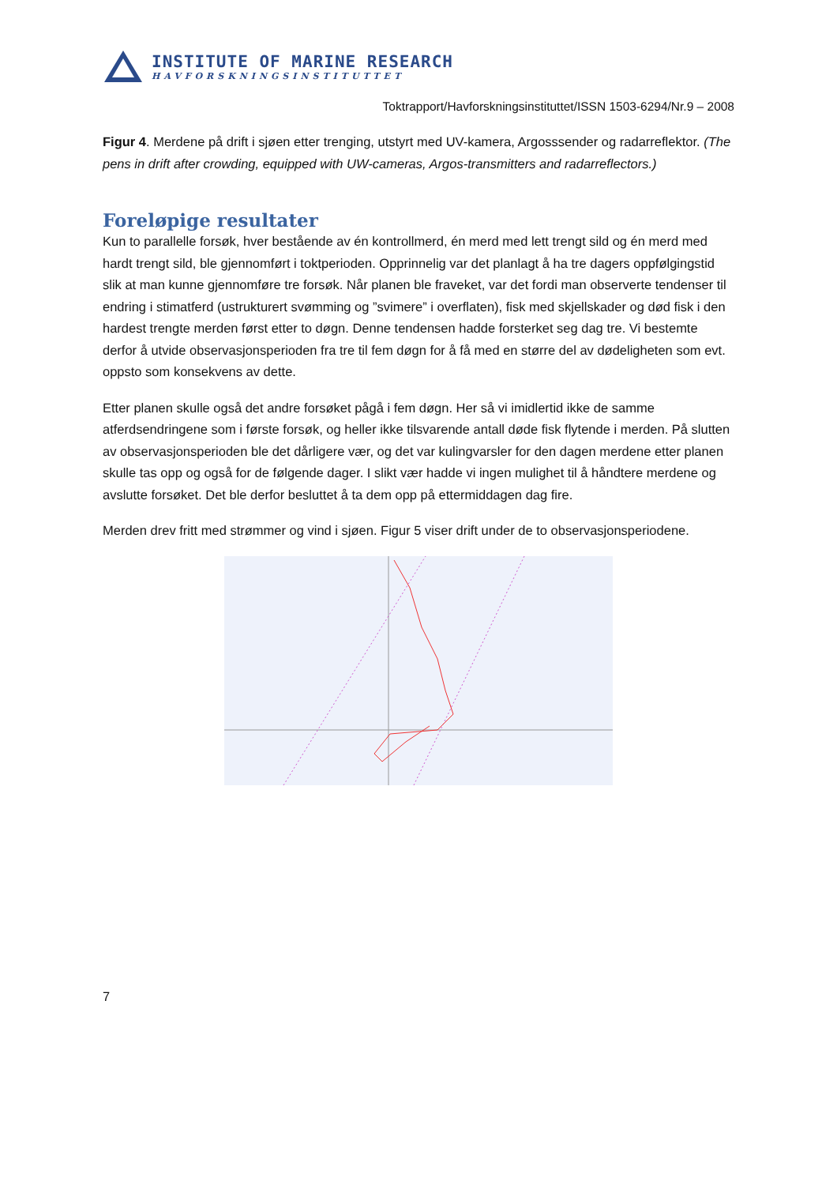INSTITUTE OF MARINE RESEARCH
HAVFORSKNINGSINSTITUTTET
Toktrapport/Havforskningsinstituttet/ISSN 1503-6294/Nr.9 – 2008
Figur 4. Merdene på drift i sjøen etter trenging, utstyrt med UV-kamera, Argosssender og radarreflektor. (The pens in drift after crowding, equipped with UW-cameras, Argos-transmitters and radarreflectors.)
Foreløpige resultater
Kun to parallelle forsøk, hver bestående av én kontrollmerd, én merd med lett trengt sild og én merd med hardt trengt sild, ble gjennomført i toktperioden. Opprinnelig var det planlagt å ha tre dagers oppfølgingstid slik at man kunne gjennomføre tre forsøk. Når planen ble fraveket, var det fordi man observerte tendenser til endring i stimatferd (ustrukturert svømming og ”svimere” i overflaten), fisk med skjellskader og død fisk i den hardest trengte merden først etter to døgn. Denne tendensen hadde forsterket seg dag tre. Vi bestemte derfor å utvide observasjonsperioden fra tre til fem døgn for å få med en større del av dødeligheten som evt. oppsto som konsekvens av dette.
Etter planen skulle også det andre forsøket pågå i fem døgn. Her så vi imidlertid ikke de samme atferdsendringene som i første forsøk, og heller ikke tilsvarende antall døde fisk flytende i merden. På slutten av observasjonsperioden ble det dårligere vær, og det var kulingvarsler for den dagen merdene etter planen skulle tas opp og også for de følgende dager. I slikt vær hadde vi ingen mulighet til å håndtere merdene og avslutte forsøket. Det ble derfor besluttet å ta dem opp på ettermiddagen dag fire.
Merden drev fritt med strømmer og vind i sjøen. Figur 5 viser drift under de to observasjonsperiodene.
7